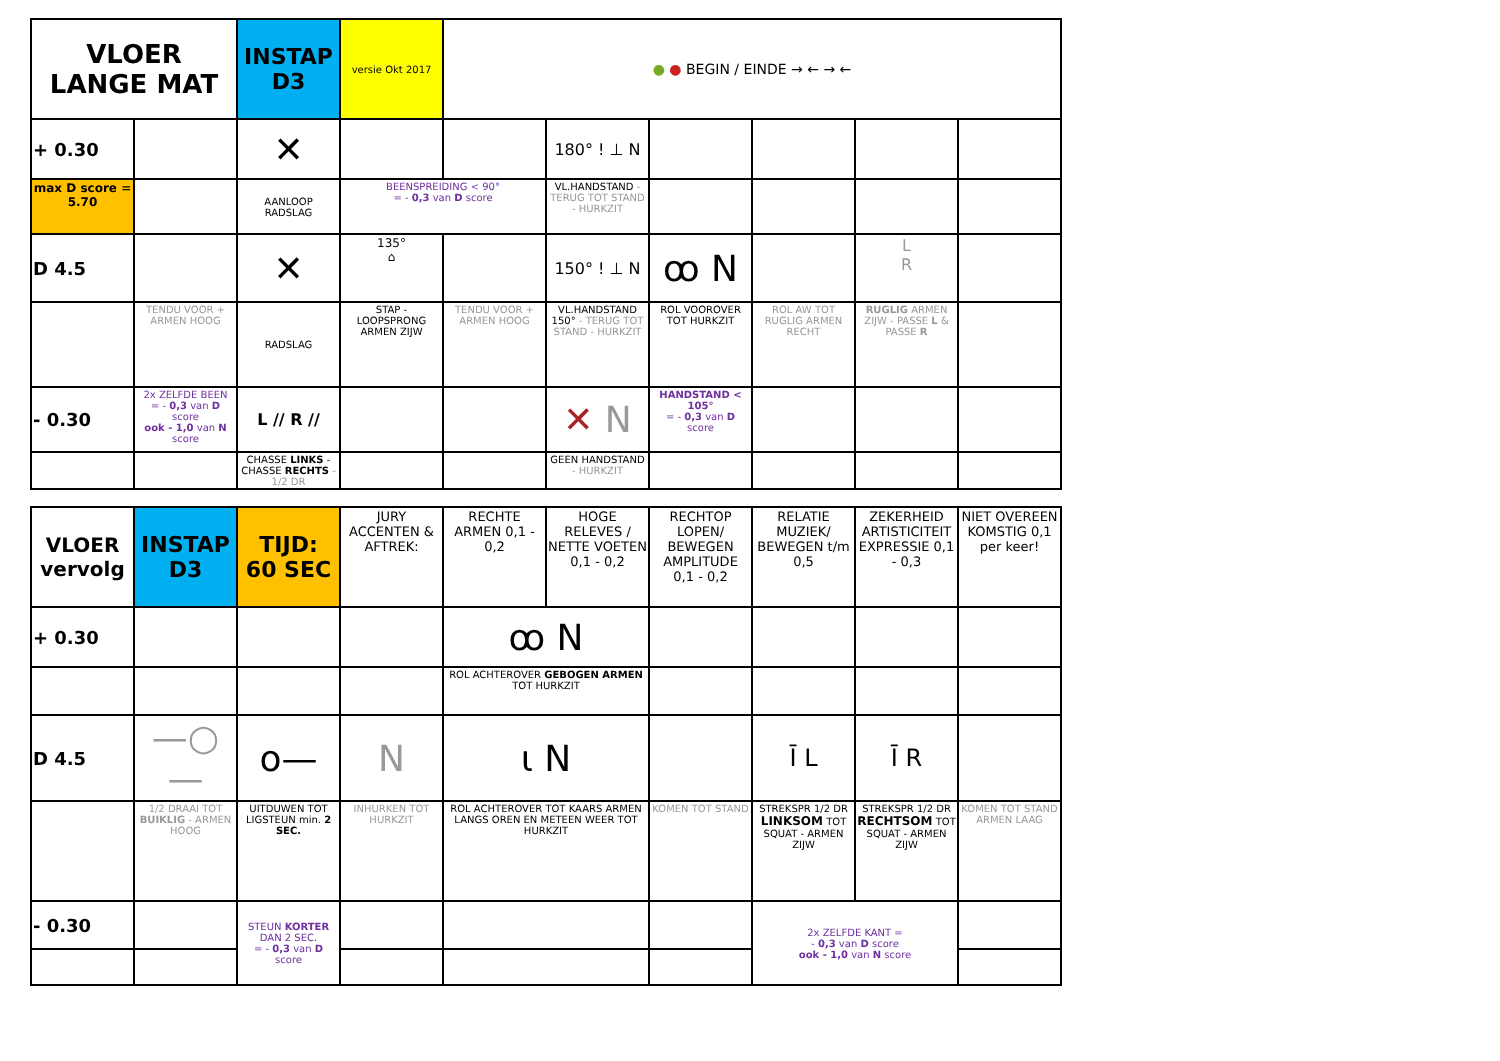| VLOER LANGE MAT | | INSTAP D3 | versie Okt 2017 | ● ● BEGIN / EINDE → ← → ← | | | | | |
| + 0.30 | | ✕ | | | 180° ! ⊥ N | | | | |
| max D score = 5.70 | | AANLOOP RADSLAG | BEENSPREIDING < 90° = - 0,3 van D score | | VL.HANDSTAND - TERUG TOT STAND - HURKZIT | | | | |
| D 4.5 | | ✕ | 135° ⌂ | | 150° ! ⊥ N | ꝏ N | | L R | |
| | TENDU VOOR + ARMEN HOOG | RADSLAG | STAP - LOOPSPRONG ARMEN ZIJW | TENDU VOOR + ARMEN HOOG | VL.HANDSTAND 150° - TERUG TOT STAND - HURKZIT | ROL VOOROVER TOT HURKZIT | ROL AW TOT RUGLIG ARMEN RECHT | RUGLIG ARMEN ZIJW - PASSE L & PASSE R | |
| - 0.30 | 2x ZELFDE BEEN = - 0,3 van D score ook - 1,0 van N score | L // R // | | | ✕ N | HANDSTAND < 105° = - 0,3 van D score | | | |
| | | CHASSE LINKS - CHASSE RECHTS - 1/2 DR | | | GEEN HANDSTAND - HURKZIT | | | | |
| VLOER vervolg | INSTAP D3 | TIJD: 60 SEC | JURY ACCENTEN & AFTREK: | RECHTE ARMEN 0,1 - 0,2 | HOGE RELEVES / NETTE VOETEN 0,1 - 0,2 | RECHTOP LOPEN/ BEWEGEN AMPLITUDE 0,1 - 0,2 | RELATIE MUZIEK/ BEWEGEN t/m 0,5 | ZEKERHEID ARTISTICITEIT EXPRESSIE 0,1 - 0,3 | NIET OVEREEN KOMSTIG 0,1 per keer! |
| + 0.30 | | | | ꝏ N | | | | | |
| | | | | ROL ACHTEROVER GEBOGEN ARMEN TOT HURKZIT | | | | | |
| D 4.5 | —○— | o— | N | ɩ N | | | Ī L | Ī R | |
| | 1/2 DRAAI TOT BUIKLIG - ARMEN HOOG | UITDUWEN TOT LIGSTEUN min. 2 SEC. | INHURKEN TOT HURKZIT | ROL ACHTEROVER TOT KAARS ARMEN LANGS OREN EN METEEN WEER TOT HURKZIT | | KOMEN TOT STAND | STREKSPR 1/2 DR LINKSOM TOT SQUAT - ARMEN ZIJW | STREKSPR 1/2 DR RECHTSOM TOT SQUAT - ARMEN ZIJW | KOMEN TOT STAND ARMEN LAAG |
| - 0.30 | | STEUN KORTER DAN 2 SEC. = - 0,3 van D score | | | | | 2x ZELFDE KANT = - 0,3 van D score ook - 1,0 van N score | | |